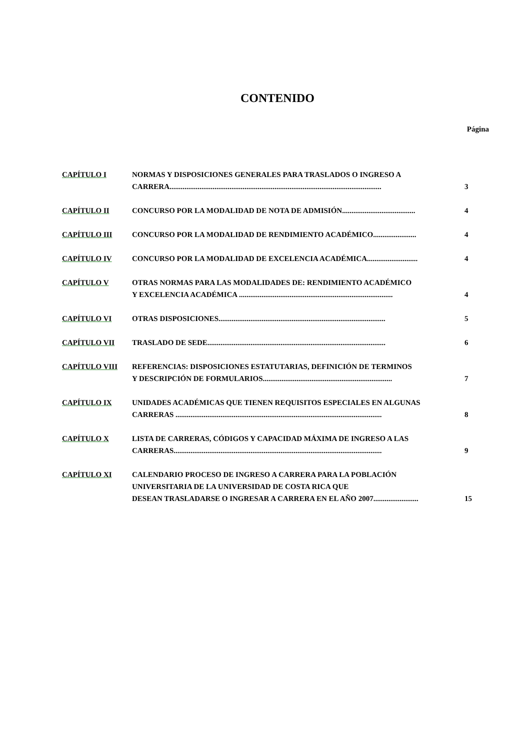CONTENIDO
Página
| CAPÍTULO I | NORMAS Y DISPOSICIONES GENERALES PARA TRASLADOS O INGRESO A CARRERA................................................................................................................. | 3 |
| CAPÍTULO II | CONCURSO POR LA MODALIDAD DE NOTA DE ADMISIÓN....................................... | 4 |
| CAPÍTULO III | CONCURSO POR LA MODALIDAD DE RENDIMIENTO ACADÉMICO....................... | 4 |
| CAPÍTULO IV | CONCURSO POR LA MODALIDAD DE EXCELENCIA ACADÉMICA........................... | 4 |
| CAPÍTULO V | OTRAS NORMAS PARA LAS MODALIDADES DE: RENDIMIENTO ACADÉMICO Y EXCELENCIA ACADÉMICA .................................................................................. | 4 |
| CAPÍTULO VI | OTRAS DISPOSICIONES......................................................................................... | 5 |
| CAPÍTULO VII | TRASLADO DE SEDE............................................................................................... | 6 |
| CAPÍTULO VIII | REFERENCIAS: DISPOSICIONES ESTATUTARIAS, DEFINICIÓN DE TERMINOS Y DESCRIPCIÓN DE FORMULARIOS..................................................................... | 7 |
| CAPÍTULO IX | UNIDADES ACADÉMICAS QUE TIENEN REQUISITOS ESPECIALES EN ALGUNAS CARRERAS .............................................................................................................. | 8 |
| CAPÍTULO X | LISTA DE CARRERAS, CÓDIGOS Y CAPACIDAD MÁXIMA DE INGRESO A LAS CARRERAS............................................................................................................... | 9 |
| CAPÍTULO XI | CALENDARIO PROCESO DE INGRESO A CARRERA PARA LA POBLACIÓN UNIVERSITARIA DE LA UNIVERSIDAD DE COSTA RICA QUE DESEAN TRASLADARSE O INGRESAR A CARRERA EN EL AÑO 2007........................ | 15 |